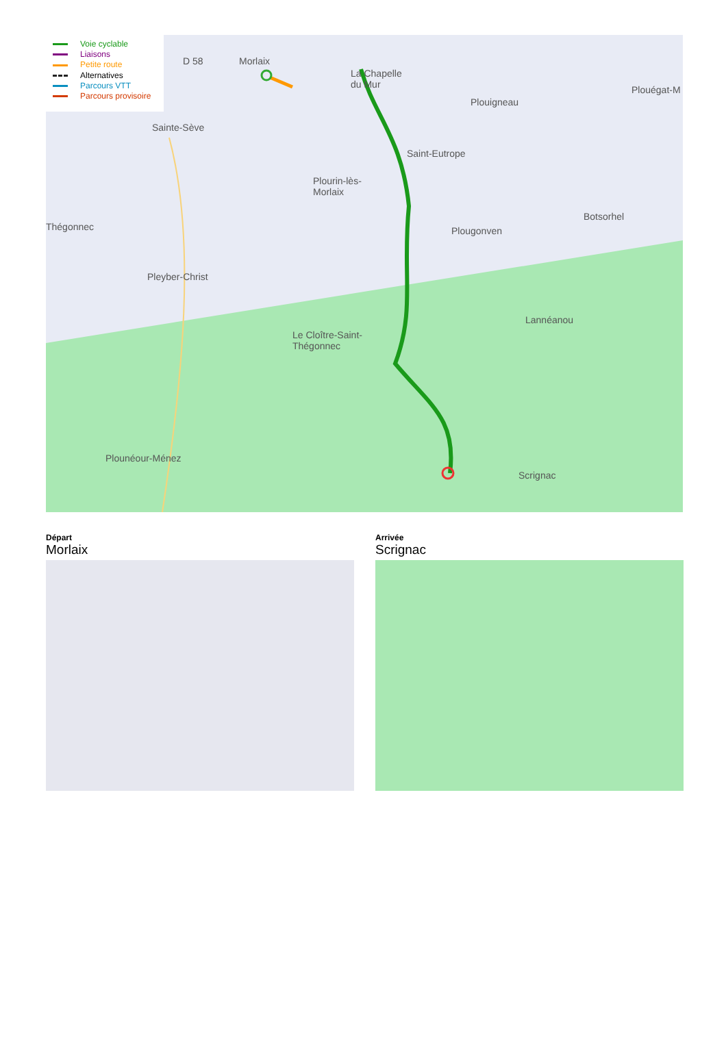Voie cyclable
Liaisons
Petite route
Alternatives
Parcours VTT
Parcours provisoire
D 58 Morlaix
La Chapelle
du Mur
Plouigneau
Plouégat-M
Sainte-Sève
Saint-Eutrope
Plourin-lès-
Morlaix
Thégonnec
Botsorhel
Plougonven
Pleyber-Christ
Lannéanou
Le Cloître-Saint-
Thégonnec
Plounéour-Ménez
Scrignac
Départ
Morlaix
Arrivée
Scrignac